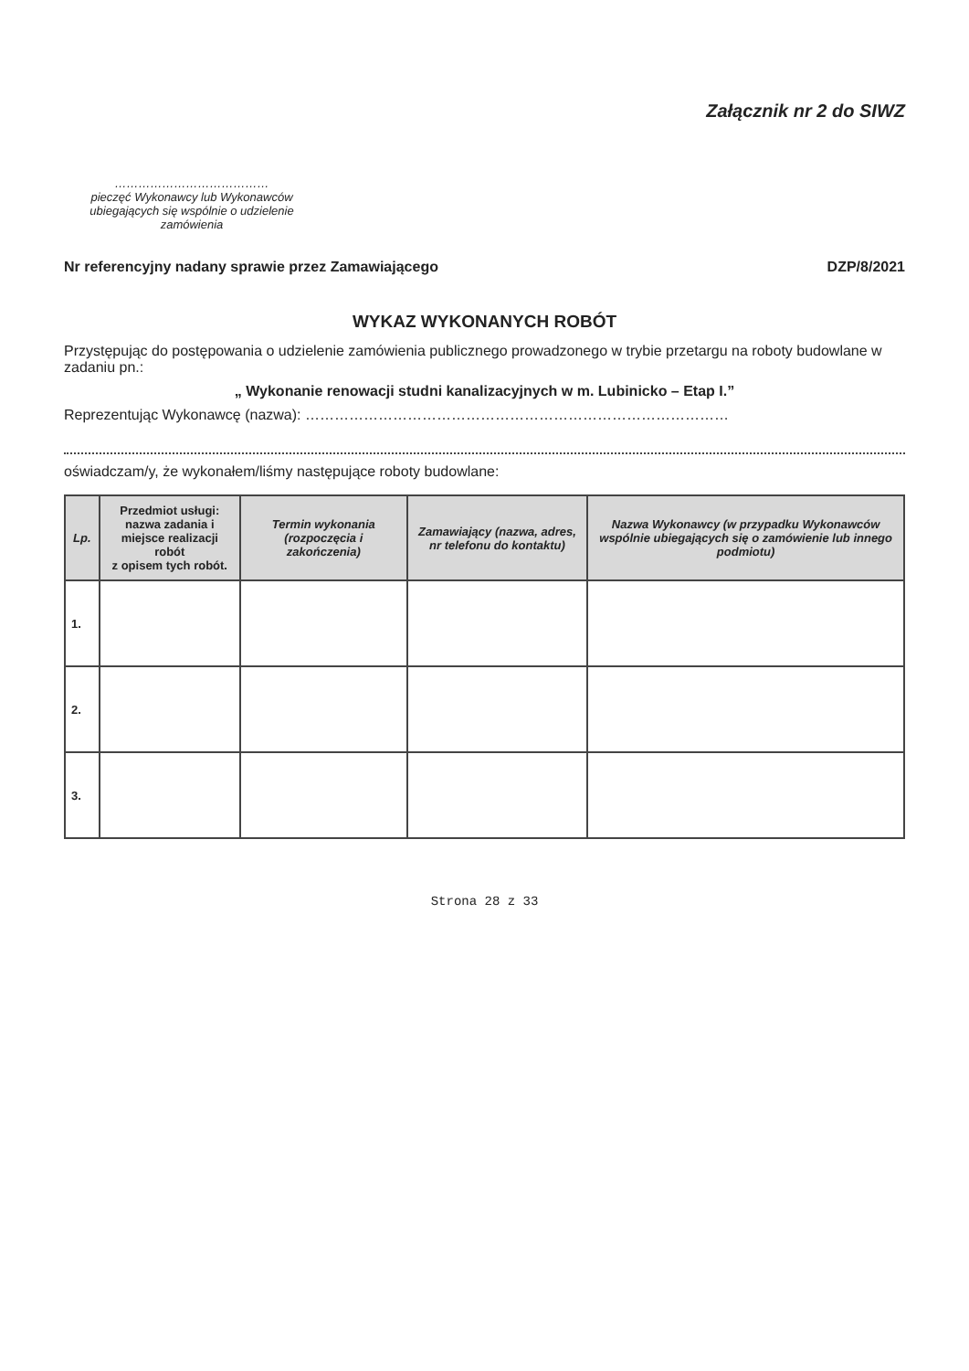Załącznik nr 2 do SIWZ
…………………………………
pieczęć Wykonawcy lub Wykonawców ubiegających się wspólnie o udzielenie zamówienia
Nr referencyjny nadany sprawie przez Zamawiającego DZP/8/2021
WYKAZ WYKONANYCH ROBÓT
Przystępując do postępowania o udzielenie zamówienia publicznego prowadzonego w trybie przetargu na roboty budowlane w zadaniu pn.:
„ Wykonanie renowacji studni kanalizacyjnych w m. Lubinicko – Etap I.”
Reprezentując Wykonawcę (nazwa): ……………………………………………………………………………
oświadczam/y, że wykonałem/liśmy następujące roboty budowlane:
| Lp. | Przedmiot usługi: nazwa zadania i miejsce realizacji robót z opisem tych robót. | Termin wykonania (rozpoczęcia i zakończenia) | Zamawiający (nazwa, adres, nr telefonu do kontaktu) | Nazwa Wykonawcy (w przypadku Wykonawców wspólnie ubiegających się o zamówienie lub innego podmiotu) |
| --- | --- | --- | --- | --- |
| 1. | | | | |
| 2. | | | | |
| 3. | | | | |
Strona 28 z 33